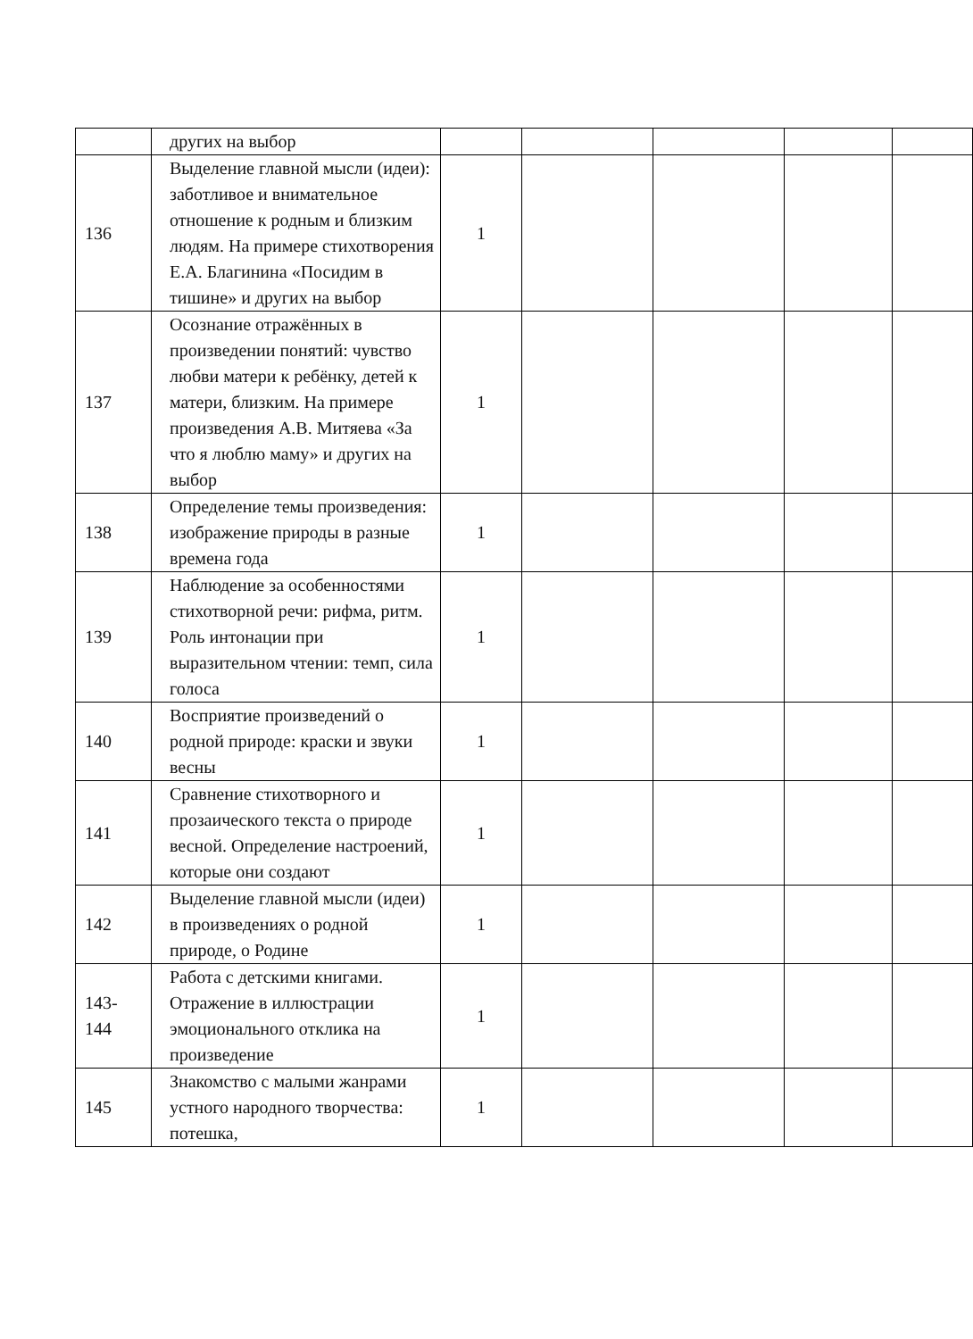| | других на выбор | | | | | |
| 136 | Выделение главной мысли (идеи): заботливое и внимательное отношение к родным и близким людям. На примере стихотворения Е.А. Благинина «Посидим в тишине» и других на выбор | 1 | | | | |
| 137 | Осознание отражённых в произведении понятий: чувство любви матери к ребёнку, детей к матери, близким. На примере произведения А.В. Митяева «За что я люблю маму» и других на выбор | 1 | | | | |
| 138 | Определение темы произведения: изображение природы в разные времена года | 1 | | | | |
| 139 | Наблюдение за особенностями стихотворной речи: рифма, ритм. Роль интонации при выразительном чтении: темп, сила голоса | 1 | | | | |
| 140 | Восприятие произведений о родной природе: краски и звуки весны | 1 | | | | |
| 141 | Сравнение стихотворного и прозаического текста о природе весной. Определение настроений, которые они создают | 1 | | | | |
| 142 | Выделение главной мысли (идеи) в произведениях о родной природе, о Родине | 1 | | | | |
| 143-144 | Работа с детскими книгами. Отражение в иллюстрации эмоционального отклика на произведение | 1 | | | | |
| 145 | Знакомство с малыми жанрами устного народного творчества: потешка, | 1 | | | | |